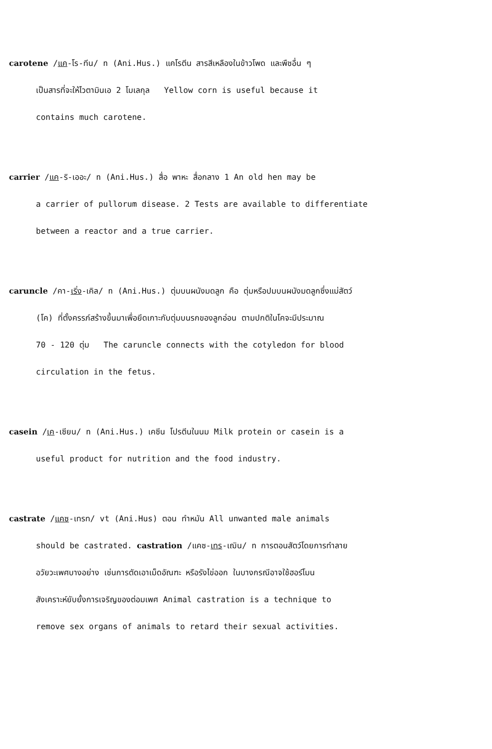carotene /แค-โร-ทีน/ n (Ani.Hus.) แคโรตีน สารสีเหลืองในข้าวโพด และพืชอื่น ๆ
เป็นสารที่จะให้ไวตามินเอ 2 โมเลกุล Yellow corn is useful because it
contains much carotene.
carrier /แค-ริ-เออะ/ n (Ani.Hus.) สื่อ พาหะ สื่อกลาง 1 An old hen may be
a carrier of pullorum disease. 2 Tests are available to differentiate
between a reactor and a true carrier.
caruncle /คา-เริ่ง-เคิล/ n (Ani.Hus.) ตุ่มบนผนังมดลูก คือ ตุ่มหรือปมบนผนังมดลูกซึ่งแม่สัตว์
(โค) ที่ตั้งครรภ์สร้างขึ้นมาเพื่อยึดเกาะกับตุ่มบนรกของลูกอ่อน ตามปกติในโคจะมีประมาณ
70 - 120 ตุ่ม The caruncle connects with the cotyledon for blood
circulation in the fetus.
casein /เค-เซียน/ n (Ani.Hus.) เคซีน โปรตีนในนม Milk protein or casein is a
useful product for nutrition and the food industry.
castrate /แคซ-เทรท/ vt (Ani.Hus) ตอน ทำหมัน All unwanted male animals
should be castrated. castration /แคซ-เทร-เฌิน/ n การตอนสัตว์โดยการทำลาย
อวัยวะเพศบางอย่าง เช่นการตัดเอาเม็ดอัณฑะ หรือรังไข่ออก ในบางกรณีอาจใช้ฮอร์โมน
สังเคราะห์ยับยั้งการเจริญของต่อมเพศ Animal castration is a technique to
remove sex organs of animals to retard their sexual activities.